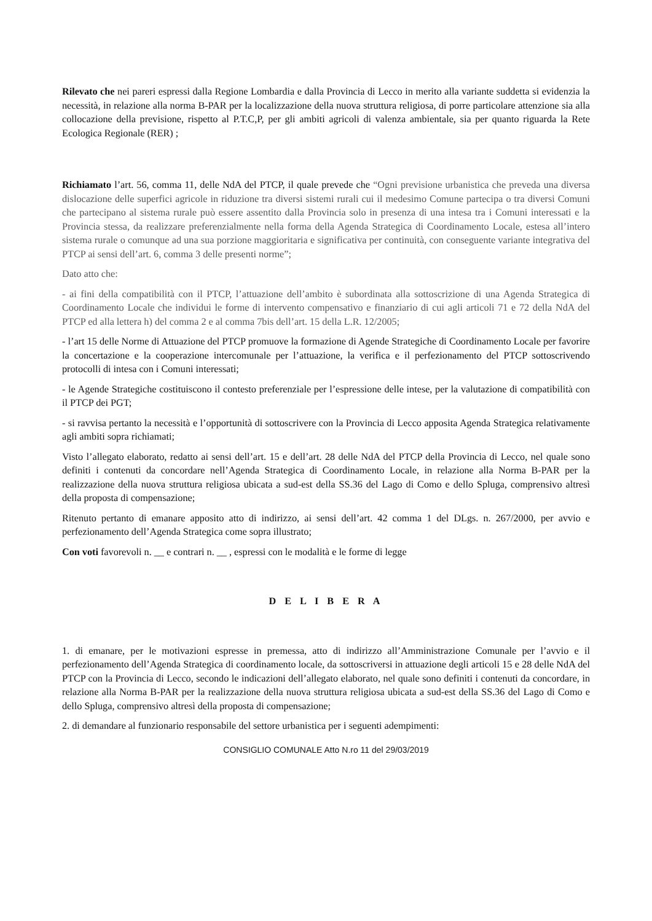Rilevato che nei pareri espressi dalla Regione Lombardia e dalla Provincia di Lecco in merito alla variante suddetta si evidenzia la necessità, in relazione alla norma B-PAR per la localizzazione della nuova struttura religiosa, di porre particolare attenzione sia alla collocazione della previsione, rispetto al P.T.C,P, per gli ambiti agricoli di valenza ambientale, sia per quanto riguarda la Rete Ecologica Regionale (RER) ;
Richiamato l’art. 56, comma 11, delle NdA del PTCP, il quale prevede che “Ogni previsione urbanistica che preveda una diversa dislocazione delle superfici agricole in riduzione tra diversi sistemi rurali cui il medesimo Comune partecipa o tra diversi Comuni che partecipano al sistema rurale può essere assentito dalla Provincia solo in presenza di una intesa tra i Comuni interessati e la Provincia stessa, da realizzare preferenzialmente nella forma della Agenda Strategica di Coordinamento Locale, estesa all’intero sistema rurale o comunque ad una sua porzione maggioritaria e significativa per continuità, con conseguente variante integrativa del PTCP ai sensi dell’art. 6, comma 3 delle presenti norme”;
Dato atto che:
- ai fini della compatibilità con il PTCP, l’attuazione dell’ambito è subordinata alla sottoscrizione di una Agenda Strategica di Coordinamento Locale che individui le forme di intervento compensativo e finanziario di cui agli articoli 71 e 72 della NdA del PTCP ed alla lettera h) del comma 2 e al comma 7bis dell’art. 15 della L.R. 12/2005;
- l’art 15 delle Norme di Attuazione del PTCP promuove la formazione di Agende Strategiche di Coordinamento Locale per favorire la concertazione e la cooperazione intercomunale per l’attuazione, la verifica e il perfezionamento del PTCP sottoscrivendo protocolli di intesa con i Comuni interessati;
- le Agende Strategiche costituiscono il contesto preferenziale per l’espressione delle intese, per la valutazione di compatibilità con il PTCP dei PGT;
- si ravvisa pertanto la necessità e l’opportunità di sottoscrivere con la Provincia di Lecco apposita Agenda Strategica relativamente agli ambiti sopra richiamati;
Visto l’allegato elaborato, redatto ai sensi dell’art. 15 e dell’art. 28 delle NdA del PTCP della Provincia di Lecco, nel quale sono definiti i contenuti da concordare nell’Agenda Strategica di Coordinamento Locale, in relazione alla Norma B-PAR per la realizzazione della nuova struttura religiosa ubicata a sud-est della SS.36 del Lago di Como e dello Spluga, comprensivo altresì della proposta di compensazione;
Ritenuto pertanto di emanare apposito atto di indirizzo, ai sensi dell’art. 42 comma 1 del DLgs. n. 267/2000, per avvio e perfezionamento dell’Agenda Strategica come sopra illustrato;
Con voti favorevoli n. __ e contrari n. __ , espressi con le modalità e le forme di legge
D E L I B E R A
1. di emanare, per le motivazioni espresse in premessa, atto di indirizzo all’Amministrazione Comunale per l’avvio e il perfezionamento dell’Agenda Strategica di coordinamento locale, da sottoscriversi in attuazione degli articoli 15 e 28 delle NdA del PTCP con la Provincia di Lecco, secondo le indicazioni dell’allegato elaborato, nel quale sono definiti i contenuti da concordare, in relazione alla Norma B-PAR per la realizzazione della nuova struttura religiosa ubicata a sud-est della SS.36 del Lago di Como e dello Spluga, comprensivo altresì della proposta di compensazione;
2. di demandare al funzionario responsabile del settore urbanistica per i seguenti adempimenti:
CONSIGLIO COMUNALE Atto N.ro 11 del 29/03/2019